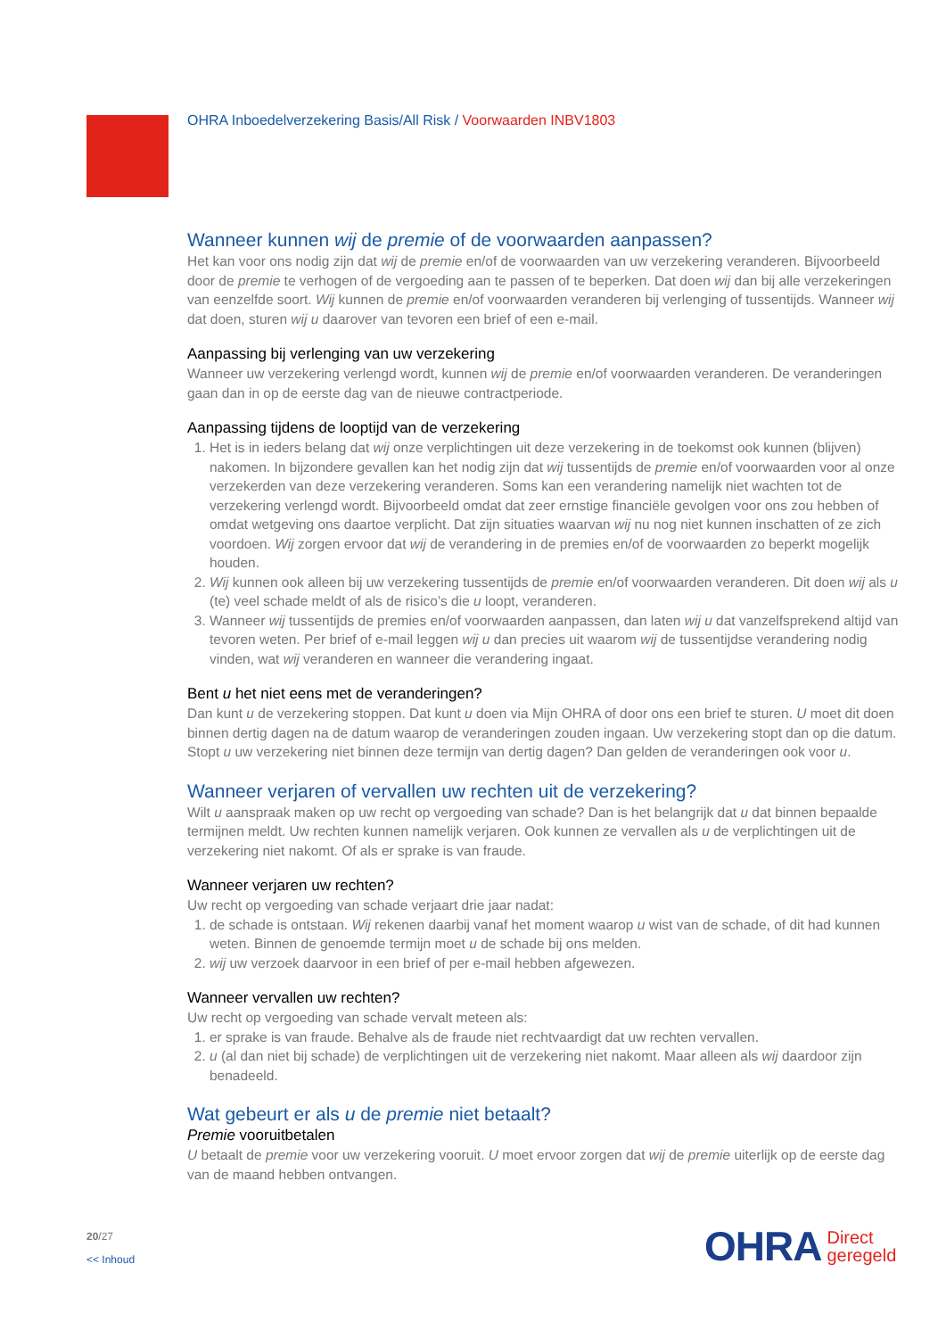OHRA Inboedelverzekering Basis/All Risk / Voorwaarden INBV1803
Wanneer kunnen wij de premie of de voorwaarden aanpassen?
Het kan voor ons nodig zijn dat wij de premie en/of de voorwaarden van uw verzekering veranderen. Bijvoorbeeld door de premie te verhogen of de vergoeding aan te passen of te beperken. Dat doen wij dan bij alle verzekeringen van eenzelfde soort. Wij kunnen de premie en/of voorwaarden veranderen bij verlenging of tussentijds. Wanneer wij dat doen, sturen wij u daarover van tevoren een brief of een e-mail.
Aanpassing bij verlenging van uw verzekering
Wanneer uw verzekering verlengd wordt, kunnen wij de premie en/of voorwaarden veranderen. De veranderingen gaan dan in op de eerste dag van de nieuwe contractperiode.
Aanpassing tijdens de looptijd van de verzekering
1. Het is in ieders belang dat wij onze verplichtingen uit deze verzekering in de toekomst ook kunnen (blijven) nakomen. In bijzondere gevallen kan het nodig zijn dat wij tussentijds de premie en/of voorwaarden voor al onze verzekerden van deze verzekering veranderen. Soms kan een verandering namelijk niet wachten tot de verzekering verlengd wordt. Bijvoorbeeld omdat dat zeer ernstige financiële gevolgen voor ons zou hebben of omdat wetgeving ons daartoe verplicht. Dat zijn situaties waarvan wij nu nog niet kunnen inschatten of ze zich voordoen. Wij zorgen ervoor dat wij de verandering in de premies en/of de voorwaarden zo beperkt mogelijk houden.
2. Wij kunnen ook alleen bij uw verzekering tussentijds de premie en/of voorwaarden veranderen. Dit doen wij als u (te) veel schade meldt of als de risico’s die u loopt, veranderen.
3. Wanneer wij tussentijds de premies en/of voorwaarden aanpassen, dan laten wij u dat vanzelfsprekend altijd van tevoren weten. Per brief of e-mail leggen wij u dan precies uit waarom wij de tussentijdse verandering nodig vinden, wat wij veranderen en wanneer die verandering ingaat.
Bent u het niet eens met de veranderingen?
Dan kunt u de verzekering stoppen. Dat kunt u doen via Mijn OHRA of door ons een brief te sturen. U moet dit doen binnen dertig dagen na de datum waarop de veranderingen zouden ingaan. Uw verzekering stopt dan op die datum. Stopt u uw verzekering niet binnen deze termijn van dertig dagen? Dan gelden de veranderingen ook voor u.
Wanneer verjaren of vervallen uw rechten uit de verzekering?
Wilt u aanspraak maken op uw recht op vergoeding van schade? Dan is het belangrijk dat u dat binnen bepaalde termijnen meldt. Uw rechten kunnen namelijk verjaren. Ook kunnen ze vervallen als u de verplichtingen uit de verzekering niet nakomt. Of als er sprake is van fraude.
Wanneer verjaren uw rechten?
Uw recht op vergoeding van schade verjaart drie jaar nadat:
1. de schade is ontstaan. Wij rekenen daarbij vanaf het moment waarop u wist van de schade, of dit had kunnen weten. Binnen de genoemde termijn moet u de schade bij ons melden.
2. wij uw verzoek daarvoor in een brief of per e-mail hebben afgewezen.
Wanneer vervallen uw rechten?
Uw recht op vergoeding van schade vervalt meteen als:
1. er sprake is van fraude. Behalve als de fraude niet rechtvaardigt dat uw rechten vervallen.
2. u (al dan niet bij schade) de verplichtingen uit de verzekering niet nakomt. Maar alleen als wij daardoor zijn benadeeld.
Wat gebeurt er als u de premie niet betaalt?
Premie vooruitbetalen
U betaalt de premie voor uw verzekering vooruit. U moet ervoor zorgen dat wij de premie uiterlijk op de eerste dag van de maand hebben ontvangen.
20/27
<< Inhoud
OHRA Direct
geregeld